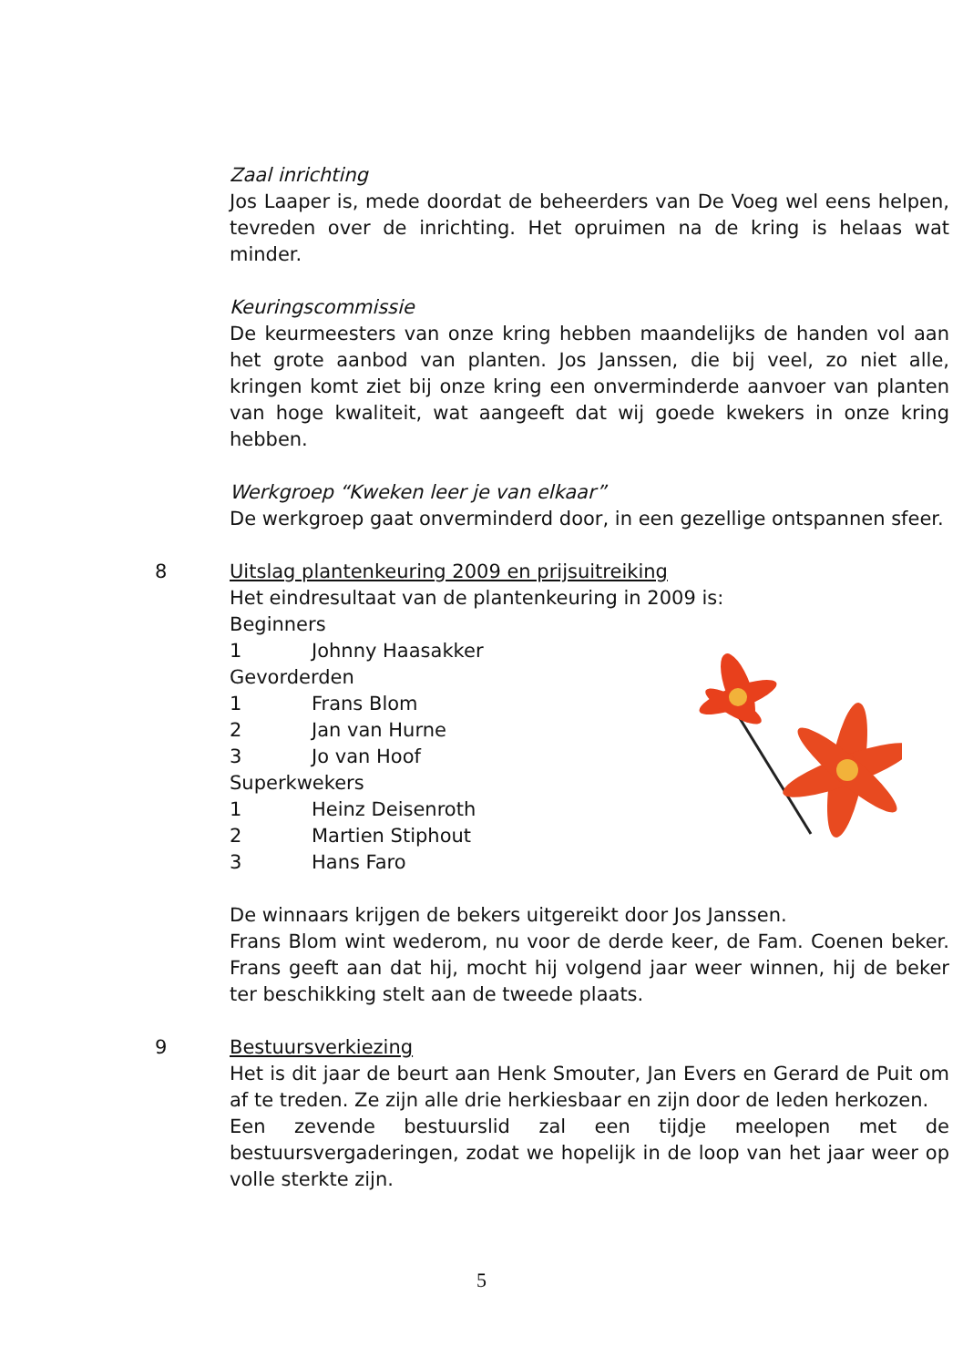Zaal inrichting
Jos Laaper is, mede doordat de beheerders van De Voeg wel eens helpen, tevreden over de inrichting. Het opruimen na de kring is helaas wat minder.
Keuringscommissie
De keurmeesters van onze kring hebben maandelijks de handen vol aan het grote aanbod van planten. Jos Janssen, die bij veel, zo niet alle, kringen komt ziet bij onze kring een onverminderde aanvoer van planten van hoge kwaliteit, wat aangeeft dat wij goede kwekers in onze kring hebben.
Werkgroep “Kweken leer je van elkaar”
De werkgroep gaat onverminderd door, in een gezellige ontspannen sfeer.
8 Uitslag plantenkeuring 2009 en prijsuitreiking
Het eindresultaat van de plantenkeuring in 2009 is:
Beginners
1 Johnny Haasakker
Gevorderden
1 Frans Blom
2 Jan van Hurne
3 Jo van Hoof
Superkwekers
1 Heinz Deisenroth
2 Martien Stiphout
3 Hans Faro
De winnaars krijgen de bekers uitgereikt door Jos Janssen.
Frans Blom wint wederom, nu voor de derde keer, de Fam. Coenen beker. Frans geeft aan dat hij, mocht hij volgend jaar weer winnen, hij de beker ter beschikking stelt aan de tweede plaats.
9 Bestuursverkiezing
Het is dit jaar de beurt aan Henk Smouter, Jan Evers en Gerard de Puit om af te treden. Ze zijn alle drie herkiesbaar en zijn door de leden herkozen.
Een zevende bestuurslid zal een tijdje meelopen met de bestuursvergaderingen, zodat we hopelijk in de loop van het jaar weer op volle sterkte zijn.
5